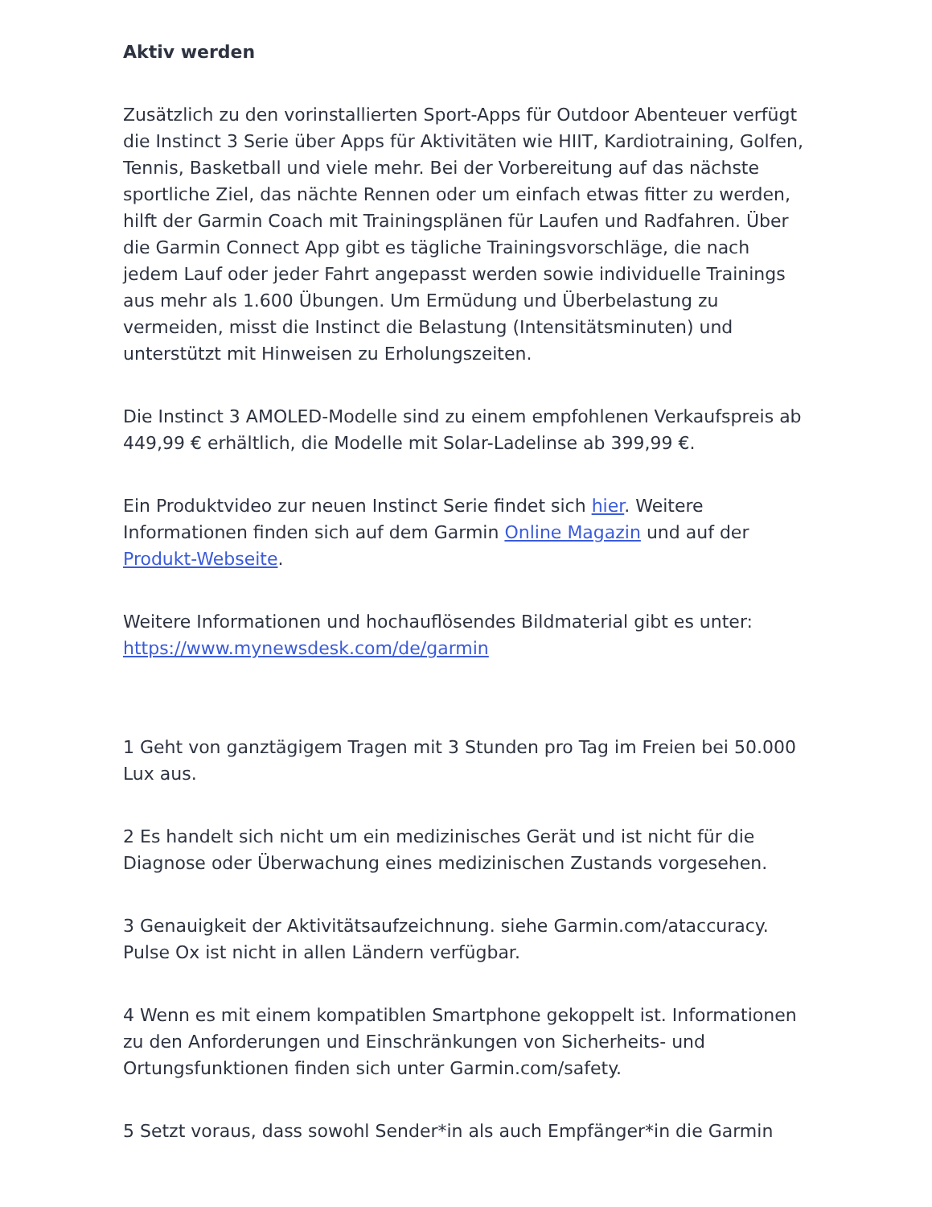Aktiv werden
Zusätzlich zu den vorinstallierten Sport-Apps für Outdoor Abenteuer verfügt die Instinct 3 Serie über Apps für Aktivitäten wie HIIT, Kardiotraining, Golfen, Tennis, Basketball und viele mehr. Bei der Vorbereitung auf das nächste sportliche Ziel, das nächte Rennen oder um einfach etwas fitter zu werden, hilft der Garmin Coach mit Trainingsplänen für Laufen und Radfahren. Über die Garmin Connect App gibt es tägliche Trainingsvorschläge, die nach jedem Lauf oder jeder Fahrt angepasst werden sowie individuelle Trainings aus mehr als 1.600 Übungen. Um Ermüdung und Überbelastung zu vermeiden, misst die Instinct die Belastung (Intensitätsminuten) und unterstützt mit Hinweisen zu Erholungszeiten.
Die Instinct 3 AMOLED-Modelle sind zu einem empfohlenen Verkaufspreis ab 449,99 € erhältlich, die Modelle mit Solar-Ladelinse ab 399,99 €.
Ein Produktvideo zur neuen Instinct Serie findet sich hier. Weitere Informationen finden sich auf dem Garmin Online Magazin und auf der Produkt-Webseite.
Weitere Informationen und hochauflösendes Bildmaterial gibt es unter: https://www.mynewsdesk.com/de/garmin
1 Geht von ganztägigem Tragen mit 3 Stunden pro Tag im Freien bei 50.000 Lux aus.
2 Es handelt sich nicht um ein medizinisches Gerät und ist nicht für die Diagnose oder Überwachung eines medizinischen Zustands vorgesehen.
3 Genauigkeit der Aktivitätsaufzeichnung. siehe Garmin.com/ataccuracy. Pulse Ox ist nicht in allen Ländern verfügbar.
4 Wenn es mit einem kompatiblen Smartphone gekoppelt ist. Informationen zu den Anforderungen und Einschränkungen von Sicherheits- und Ortungsfunktionen finden sich unter Garmin.com/safety.
5 Setzt voraus, dass sowohl Sender*in als auch Empfänger*in die Garmin